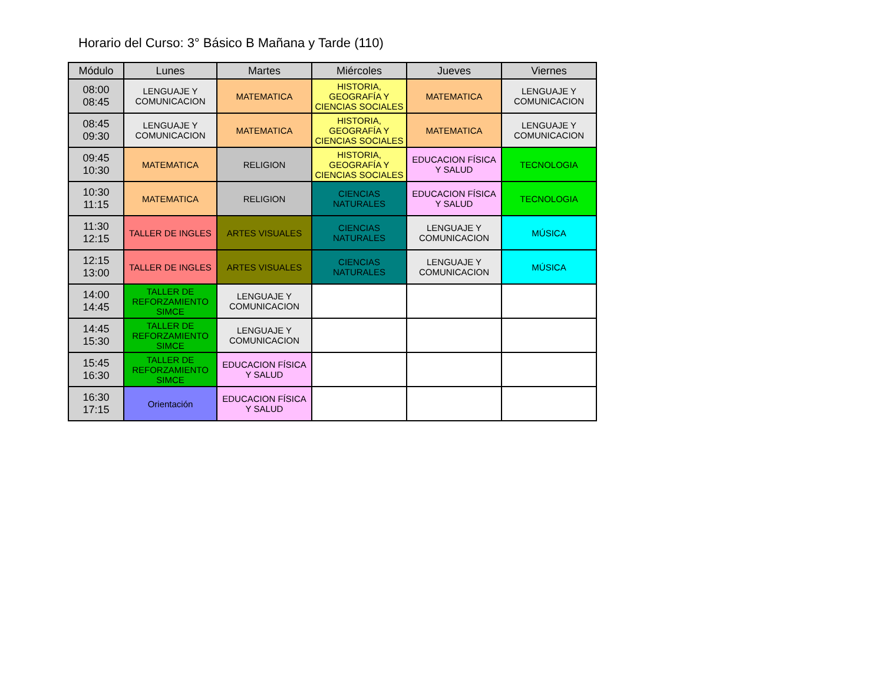Horario del Curso: 3° Básico B Mañana y Tarde (110)
| Módulo | Lunes | Martes | Miércoles | Jueves | Viernes |
| --- | --- | --- | --- | --- | --- |
| 08:00 08:45 | LENGUAJE Y COMUNICACION | MATEMATICA | HISTORIA, GEOGRAFÍA Y CIENCIAS SOCIALES | MATEMATICA | LENGUAJE Y COMUNICACION |
| 08:45 09:30 | LENGUAJE Y COMUNICACION | MATEMATICA | HISTORIA, GEOGRAFÍA Y CIENCIAS SOCIALES | MATEMATICA | LENGUAJE Y COMUNICACION |
| 09:45 10:30 | MATEMATICA | RELIGION | HISTORIA, GEOGRAFÍA Y CIENCIAS SOCIALES | EDUCACION FÍSICA Y SALUD | TECNOLOGIA |
| 10:30 11:15 | MATEMATICA | RELIGION | CIENCIAS NATURALES | EDUCACION FÍSICA Y SALUD | TECNOLOGIA |
| 11:30 12:15 | TALLER DE INGLES | ARTES VISUALES | CIENCIAS NATURALES | LENGUAJE Y COMUNICACION | MÚSICA |
| 12:15 13:00 | TALLER DE INGLES | ARTES VISUALES | CIENCIAS NATURALES | LENGUAJE Y COMUNICACION | MÚSICA |
| 14:00 14:45 | TALLER DE REFORZAMIENTO SIMCE | LENGUAJE Y COMUNICACION | | | |
| 14:45 15:30 | TALLER DE REFORZAMIENTO SIMCE | LENGUAJE Y COMUNICACION | | | |
| 15:45 16:30 | TALLER DE REFORZAMIENTO SIMCE | EDUCACION FÍSICA Y SALUD | | | |
| 16:30 17:15 | Orientación | EDUCACION FÍSICA Y SALUD | | | |